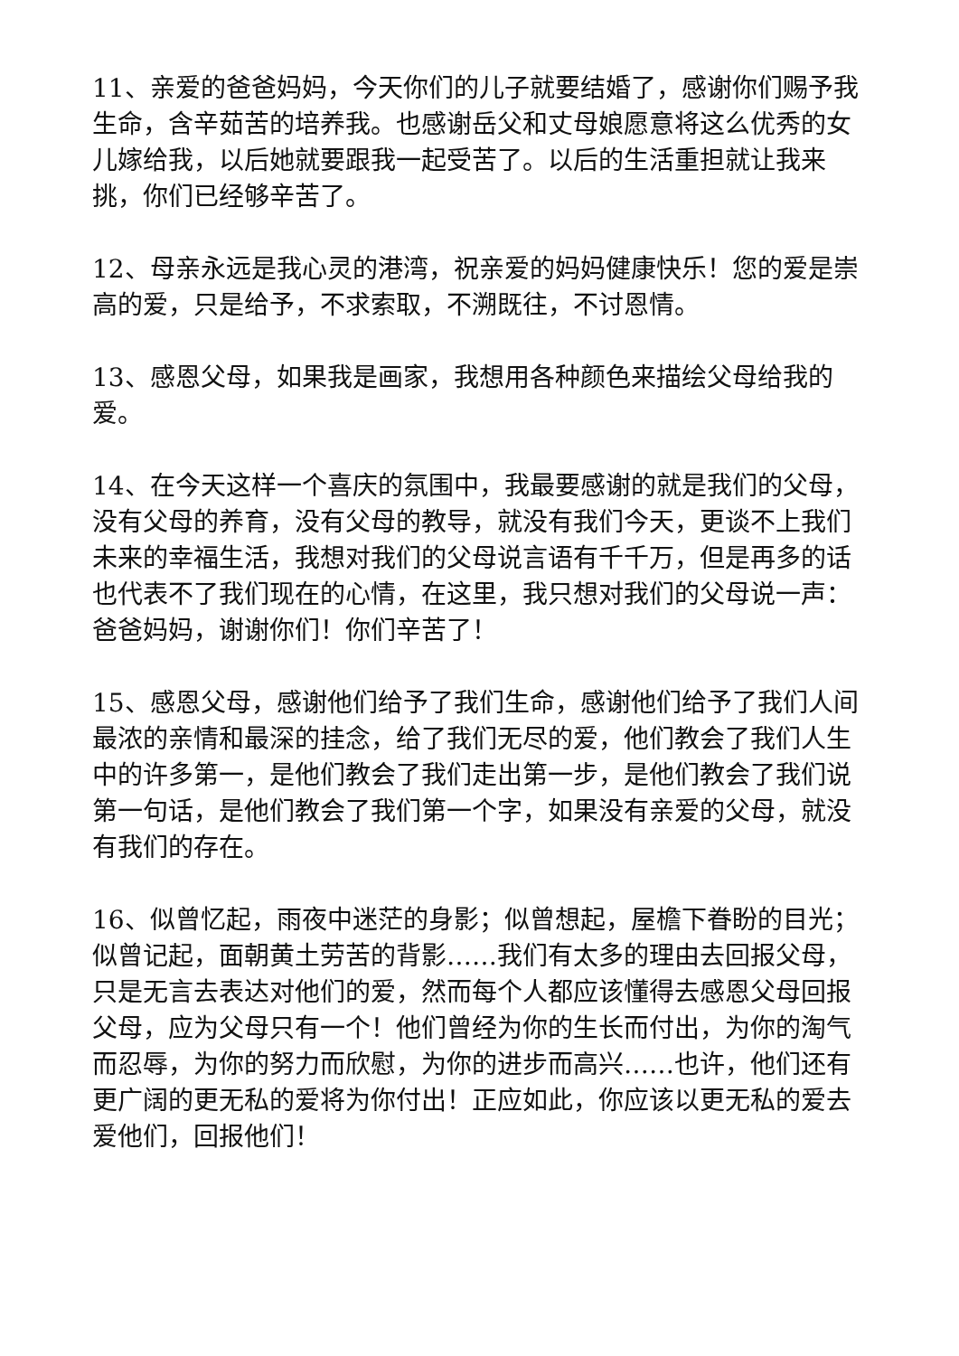11、亲爱的爸爸妈妈，今天你们的儿子就要结婚了，感谢你们赐予我生命，含辛茹苦的培养我。也感谢岳父和丈母娘愿意将这么优秀的女儿嫁给我，以后她就要跟我一起受苦了。以后的生活重担就让我来挑，你们已经够辛苦了。
12、母亲永远是我心灵的港湾，祝亲爱的妈妈健康快乐！您的爱是崇高的爱，只是给予，不求索取，不溯既往，不讨恩情。
13、感恩父母，如果我是画家，我想用各种颜色来描绘父母给我的爱。
14、在今天这样一个喜庆的氛围中，我最要感谢的就是我们的父母，没有父母的养育，没有父母的教导，就没有我们今天，更谈不上我们未来的幸福生活，我想对我们的父母说言语有千千万，但是再多的话也代表不了我们现在的心情，在这里，我只想对我们的父母说一声：爸爸妈妈，谢谢你们！你们辛苦了！
15、感恩父母，感谢他们给予了我们生命，感谢他们给予了我们人间最浓的亲情和最深的挂念，给了我们无尽的爱，他们教会了我们人生中的许多第一，是他们教会了我们走出第一步，是他们教会了我们说第一句话，是他们教会了我们第一个字，如果没有亲爱的父母，就没有我们的存在。
16、似曾忆起，雨夜中迷茫的身影；似曾想起，屋檐下眷盼的目光；似曾记起，面朝黄土劳苦的背影……我们有太多的理由去回报父母，只是无言去表达对他们的爱，然而每个人都应该懂得去感恩父母回报父母，应为父母只有一个！他们曾经为你的生长而付出，为你的淘气而忍辱，为你的努力而欣慰，为你的进步而高兴……也许，他们还有更广阔的更无私的爱将为你付出！正应如此，你应该以更无私的爱去爱他们，回报他们！